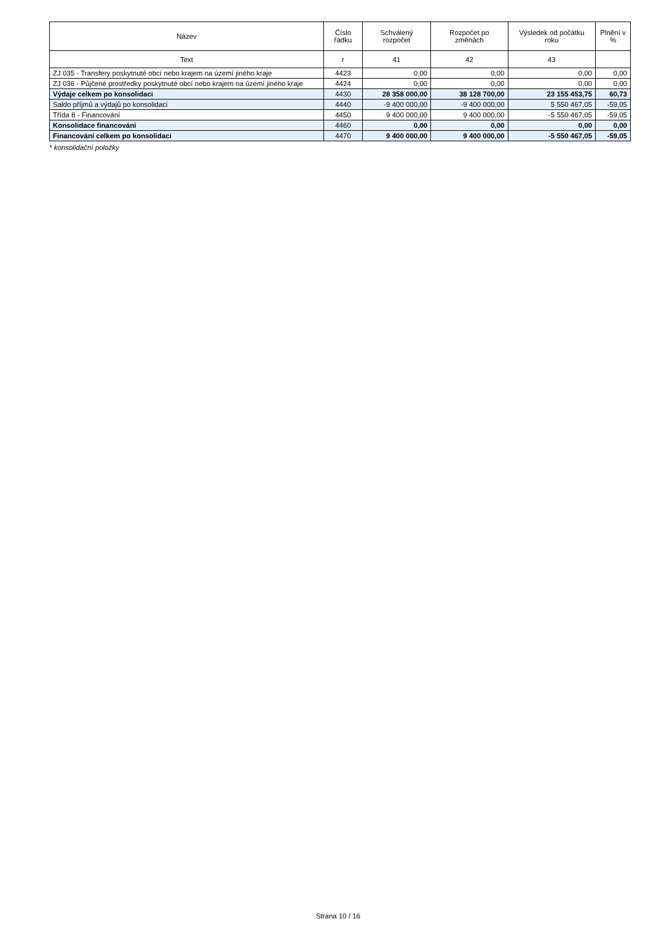| Název | Číslo řádku | Schválený rozpočet | Rozpočet po změnách | Výsledek od počátku roku | Plnění v % |
| --- | --- | --- | --- | --- | --- |
| Text | r | 41 | 42 | 43 | |
| ZJ 035 - Transfery poskytnuté obcí nebo krajem na území jiného kraje | 4423 | 0,00 | 0,00 | 0,00 | 0,00 |
| ZJ 036 - Půjčené prostředky poskytnuté obcí nebo krajem na území jiného kraje | 4424 | 0,00 | 0,00 | 0,00 | 0,00 |
| Výdaje celkem po konsolidaci | 4430 | 28 358 000,00 | 38 128 700,00 | 23 155 453,75 | 60,73 |
| Saldo příjmů a výdajů po konsolidaci | 4440 | -9 400 000,00 | -9 400 000,00 | 5 550 467,05 | -59,05 |
| Třída 8 - Financování | 4450 | 9 400 000,00 | 9 400 000,00 | -5 550 467,05 | -59,05 |
| Konsolidace financování | 4460 | 0,00 | 0,00 | 0,00 | 0,00 |
| Financování celkem po konsolidaci | 4470 | 9 400 000,00 | 9 400 000,00 | -5 550 467,05 | -59,05 |
* konsolidační položky
Strana 10 / 16